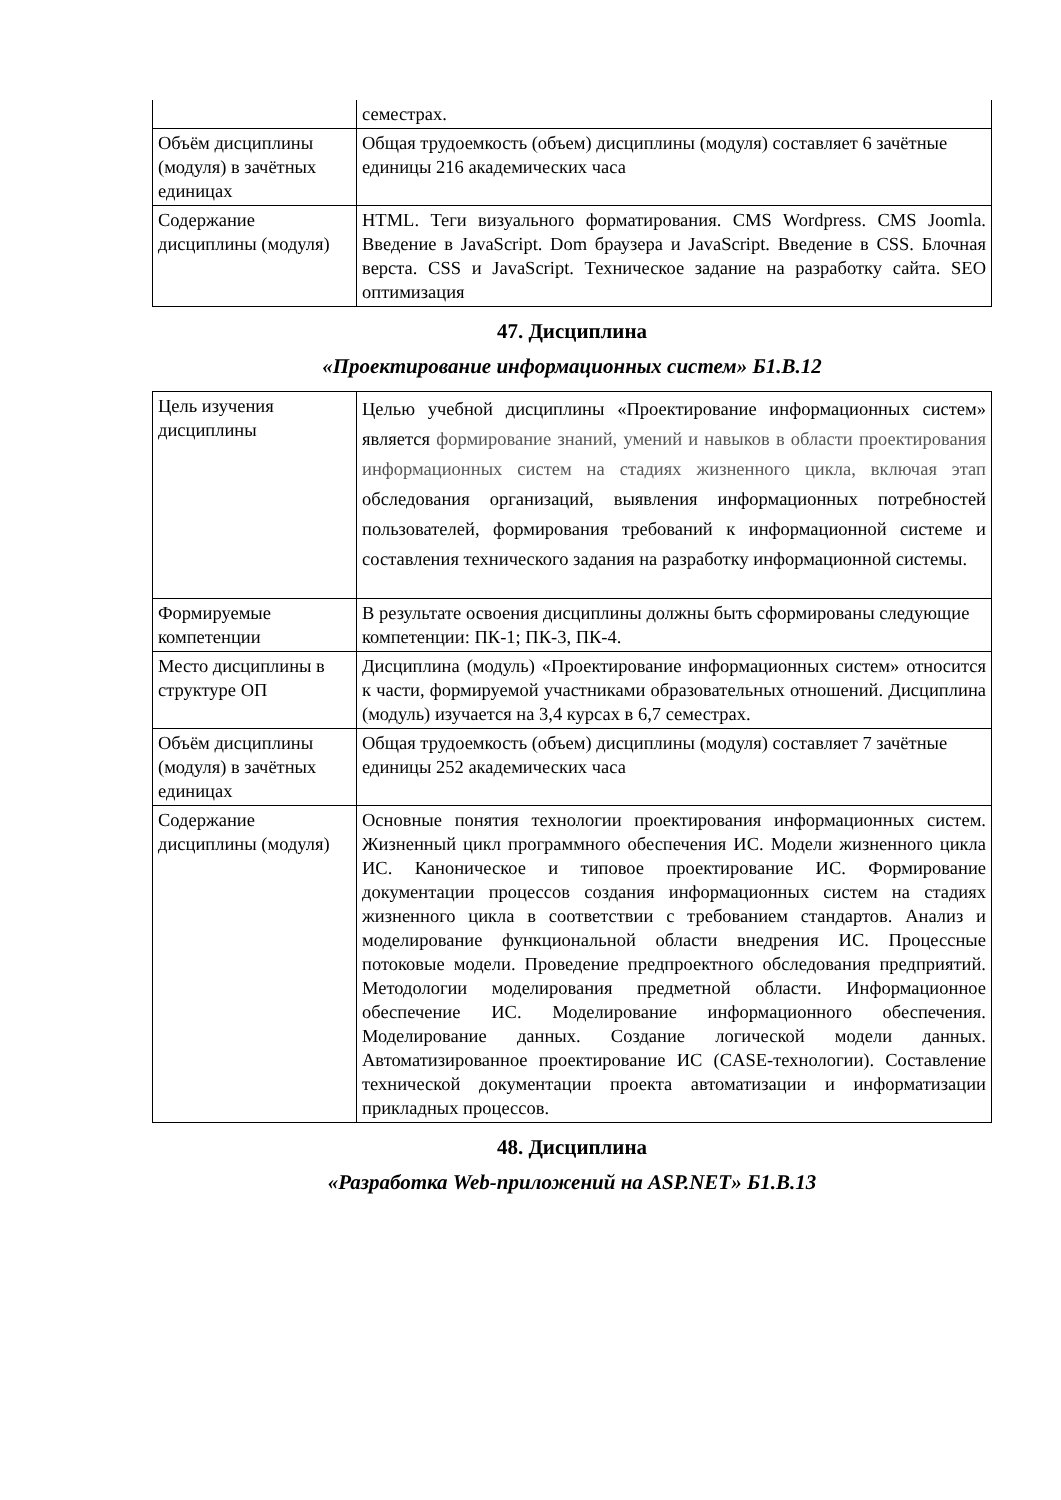| | семестрах. |
| Объём дисциплины (модуля) в зачётных единицах | Общая трудоемкость (объем) дисциплины (модуля) составляет 6 зачётные единицы 216 академических часа |
| Содержание дисциплины (модуля) | HTML. Теги визуального форматирования. CMS Wordpress. CMS Joomla. Введение в JavaScript. Dom браузера и JavaScript. Введение в CSS. Блочная верста. CSS и JavaScript. Техническое задание на разработку сайта. SEO оптимизация |
47. Дисциплина
«Проектирование информационных систем» Б1.В.12
| Цель изучения дисциплины | Целью учебной дисциплины «Проектирование информационных систем» является формирование знаний, умений и навыков в области проектирования информационных систем на стадиях жизненного цикла, включая этап обследования организаций, выявления информационных потребностей пользователей, формирования требований к информационной системе и составления технического задания на разработку информационной системы. |
| Формируемые компетенции | В результате освоения дисциплины должны быть сформированы следующие компетенции: ПК-1; ПК-3, ПК-4. |
| Место дисциплины в структуре ОП | Дисциплина (модуль) «Проектирование информационных систем» относится к части, формируемой участниками образовательных отношений. Дисциплина (модуль) изучается на 3,4 курсах в 6,7 семестрах. |
| Объём дисциплины (модуля) в зачётных единицах | Общая трудоемкость (объем) дисциплины (модуля) составляет 7 зачётные единицы 252 академических часа |
| Содержание дисциплины (модуля) | Основные понятия технологии проектирования информационных систем. Жизненный цикл программного обеспечения ИС. Модели жизненного цикла ИС. Каноническое и типовое проектирование ИС. Формирование документации процессов создания информационных систем на стадиях жизненного цикла в соответствии с требованием стандартов. Анализ и моделирование функциональной области внедрения ИС. Процессные потоковые модели. Проведение предпроектного обследования предприятий. Методологии моделирования предметной области. Информационное обеспечение ИС. Моделирование информационного обеспечения. Моделирование данных. Создание логической модели данных. Автоматизированное проектирование ИС (CASE-технологии). Составление технической документации проекта автоматизации и информатизации прикладных процессов. |
48. Дисциплина
«Разработка Web-приложений на ASP.NET» Б1.В.13